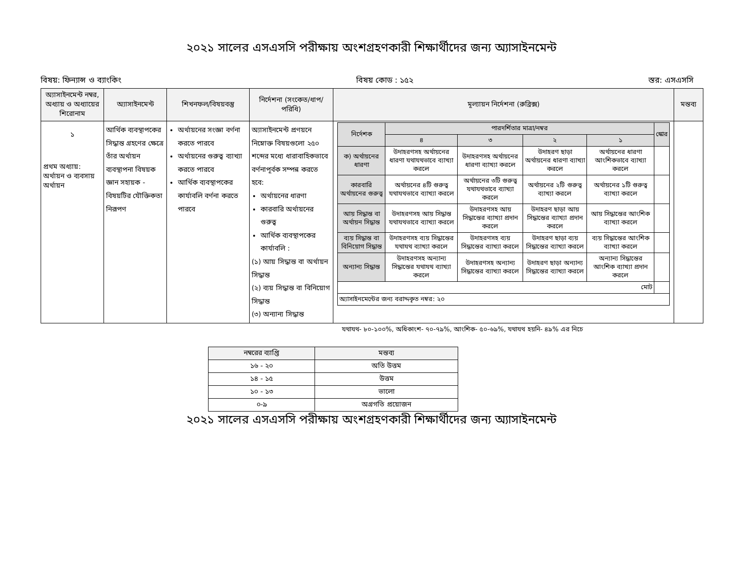২০২১ সালের এসএসসি পরীক্ষায় অংশগ্রহণকারী শিক্ষার্থীদের জন্য অ্যাসাইনমেন্ট
বিষয়: ফিন্যান্স ও ব্যাংকিং বিষয় কোড : ১৫২ স্তর: এসএসসি
| অ্যাসাইনমেন্ট নম্বর, অধ্যায় ও অধ্যায়ের শিরোনাম | অ্যাসাইনমেন্ট | শিখনফল/বিষয়বস্তু | নির্দেশনা (সংকেত/ধাপ/পরিধি) | মূল্যায়ন নির্দেশনা (রুব্রিক্স) | মন্তব্য |
| --- | --- | --- | --- | --- | --- |
| ১ প্রথম অধ্যায়: অর্থায়ন ও ব্যবসায় অর্থায়ন | আর্থিক ব্যবস্থাপকের সিদ্ধান্ত গ্রহণের ক্ষেত্রে তাঁর অর্থায়ন ব্যবস্থাপনা বিষয়ক জ্ঞান সহায়ক - বিষয়টির যৌক্তিকতা নিরূপণ | অর্থায়নের সংজ্ঞা বর্ণনা করতে পারবে অর্থায়নের গুরুত্ব ব্যাখ্যা করতে পারবে আর্থিক ব্যবস্থাপকের কার্যাবলি বর্ণনা করতে পারবে | অ্যাসাইনমেন্ট প্রণয়নে নিম্নোক্ত বিষয়গুলো ২৫০ শব্দের মধ্যে ধারাবাহিকভাবে বর্ণনাপূর্বক সম্পন্ন করতে হবে: অর্থায়নের ধারণা কারবারি অর্থায়নের গুরুত্ব আর্থিক ব্যবস্থাপকের কার্যাবলি : (১) আয় সিদ্ধান্ত বা অর্থায়ন সিদ্ধান্ত (২) ব্যয় সিদ্ধান্ত বা বিনিয়োগ সিদ্ধান্ত (৩) অন্যান্য সিদ্ধান্ত | / নির্দেশক / পারদর্শিতার মাত্রা/নম্বর / / / / স্কোর / / / ৪ / ৩ / ২ / ১ / / / ক) অর্থায়নের ধারণা / উদাহরণসহ অর্থায়নের ধারণা যথাযথভাবে ব্যাখ্যা করলে / উদাহরণসহ অর্থায়নের ধারণা ব্যাখ্যা করলে / উদাহরণ ছাড়া অর্থায়নের ধারণা ব্যাখ্যা করলে / অর্থায়নের ধারণা আংশিকভাবে ব্যাখ্যা করলে / / / কারবারি অর্থায়নের গুরুত্ব / অর্থায়নের ৪টি গুরুত্ব যথাযথভাবে ব্যাখ্যা করলে / অর্থায়নের ৩টি গুরুত্ব যথাযথভাবে ব্যাখ্যা করলে / অর্থায়নের ২টি গুরুত্ব ব্যাখ্যা করলে / অর্থায়নের ১টি গুরুত্ব ব্যাখ্যা করলে / / / আয় সিদ্ধান্ত বা অর্থায়ন সিদ্ধান্ত / উদাহরণসহ আয় সিদ্ধান্ত যথাযথভাবে ব্যাখ্যা করলে / উদাহরণসহ আয় সিদ্ধান্তের ব্যাখ্যা প্রদান করলে / উদাহরণ ছাড়া আয় সিদ্ধান্তের ব্যাখ্যা প্রদান করলে / আয় সিদ্ধান্তের আংশিক ব্যাখ্যা করলে / / / ব্যয় সিদ্ধান্ত বা বিনিয়োগ সিদ্ধান্ত / উদাহরণসহ ব্যয় সিদ্ধান্তের যথাযথ ব্যাখ্যা করলে / উদাহরণসহ ব্যয় সিদ্ধান্তের ব্যাখ্যা করলে / উদাহরণ ছাড়া ব্যয় সিদ্ধান্তের ব্যাখ্যা করলে / ব্যয় সিদ্ধান্তের আংশিক ব্যাখ্যা করলে / / / অন্যান্য সিদ্ধান্ত / উদাহরণসহ অন্যান্য সিদ্ধান্তের যথাযথ ব্যাখ্যা করলে / উদাহরণসহ অন্যান্য সিদ্ধান্তের ব্যাখ্যা করলে / উদাহরণ ছাড়া অন্যান্য সিদ্ধান্তের ব্যাখ্যা করলে / অন্যান্য সিদ্ধান্তের আংশিক ব্যাখ্যা প্রদান করলে / / / মোট / / / / / / / অ্যাসাইনমেন্টের জন্য বরাদ্দকৃত নম্বর: ২০ / / / / / / | |
যথাযথ- ৮০-১০০%, অধিকাংশ- ৭০-৭৯%, আংশিক- ৫০-৬৯%, যথাযথ হয়নি- ৪৯% এর নিচে
| নম্বরের ব্যাপ্তি | মন্তব্য |
| --- | --- |
| ১৬ - ২০ | অতি উত্তম |
| ১৪ - ১৫ | উত্তম |
| ১০ - ১৩ | ভালো |
| ০-৯ | অগ্রগতি প্রয়োজন |
২০২১ সালের এসএসসি পরীক্ষায় অংশগ্রহণকারী শিক্ষার্থীদের জন্য অ্যাসাইনমেন্ট